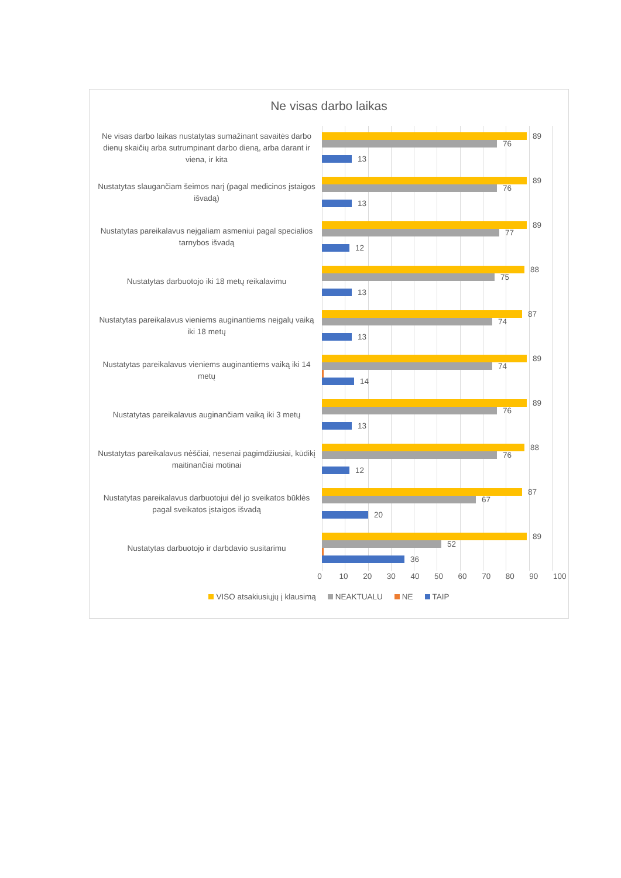Ne visas darbo laikas
Ne visas darbo laikas nustatytas sumažinant savaitės darbo dienų skaičių arba sutrumpinant darbo dieną, arba darant ir viena, ir kita
89
76
13
Nustatytas slaugančiam šeimos narį (pagal medicinos įstaigos išvadą)
89
76
13
Nustatytas pareikalavus neįgaliam asmeniui pagal specialios tarnybos išvadą
89
77
12
Nustatytas darbuotojo iki 18 metų reikalavimu
88
75
13
Nustatytas pareikalavus vieniems auginantiems neįgalų vaiką iki 18 metų
87
74
13
Nustatytas pareikalavus vieniems auginantiems vaiką iki 14 metų
89
74
14
Nustatytas pareikalavus auginančiam vaiką iki 3 metų
89
76
13
Nustatytas pareikalavus nėščiai, nesenai pagimdžiusiai, kūdikį maitinančiai motinai
88
76
12
Nustatytas pareikalavus darbuotojui dėl jo sveikatos būklės pagal sveikatos įstaigos išvadą
87
67
20
Nustatytas darbuotojo ir darbdavio susitarimu
89
52
36
0 10 20 30 40 50 60 70 80 90 100
VISO atsakiusiųjų į klausimą NEAKTUALU NE TAIP